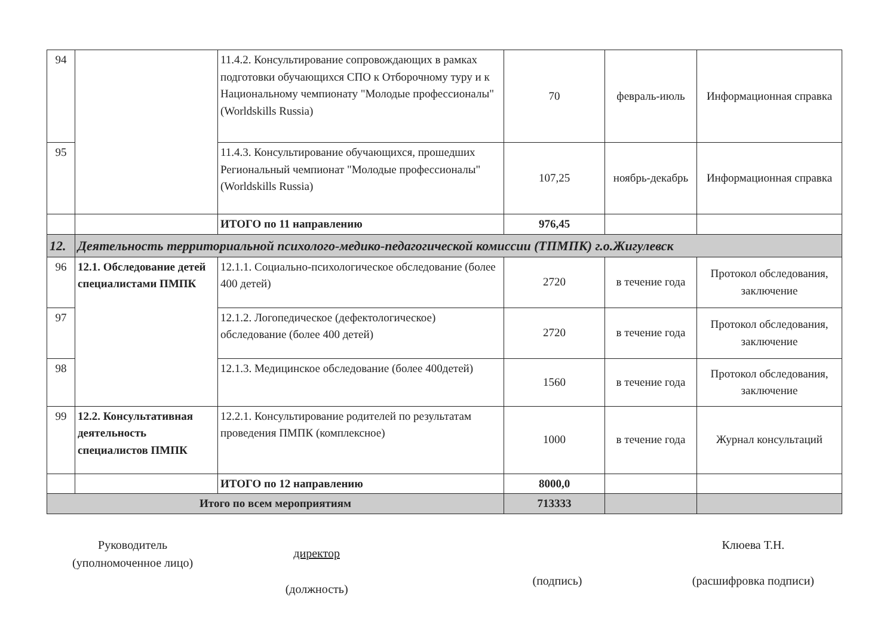| 94 | | 11.4.2. Консультирование сопровождающих в рамках подготовки обучающихся СПО к Отборочному туру и к Национальному чемпионату "Молодые профессионалы" (Worldskills Russia) | 70 | февраль-июль | Информационная справка |
| 95 | | 11.4.3. Консультирование обучающихся, прошедших Региональный чемпионат "Молодые профессионалы" (Worldskills Russia) | 107,25 | ноябрь-декабрь | Информационная справка |
| | | ИТОГО по 11 направлению | 976,45 | | |
| 12. | Деятельность территориальной психолого-медико-педагогической комиссии (ТПМПК) г.о.Жигулевск | | | | |
| 96 | 12.1. Обследование детей специалистами ПМПК | 12.1.1. Социально-психологическое обследование (более 400 детей) | 2720 | в течение года | Протокол обследования, заключение |
| 97 | | 12.1.2. Логопедическое (дефектологическое) обследование (более 400 детей) | 2720 | в течение года | Протокол обследования, заключение |
| 98 | | 12.1.3. Медицинское обследование (более 400детей) | 1560 | в течение года | Протокол обследования, заключение |
| 99 | 12.2. Консультативная деятельность специалистов ПМПК | 12.2.1. Консультирование родителей по результатам проведения ПМПК (комплексное) | 1000 | в течение года | Журнал консультаций |
| | | ИТОГО по 12 направлению | 8000,0 | | |
| Итого по всем мероприятиям | | | 713333 | | |
Руководитель
(уполномоченное лицо)
директор
(должность)
(подпись)
Клюева Т.Н.
(расшифровка подписи)